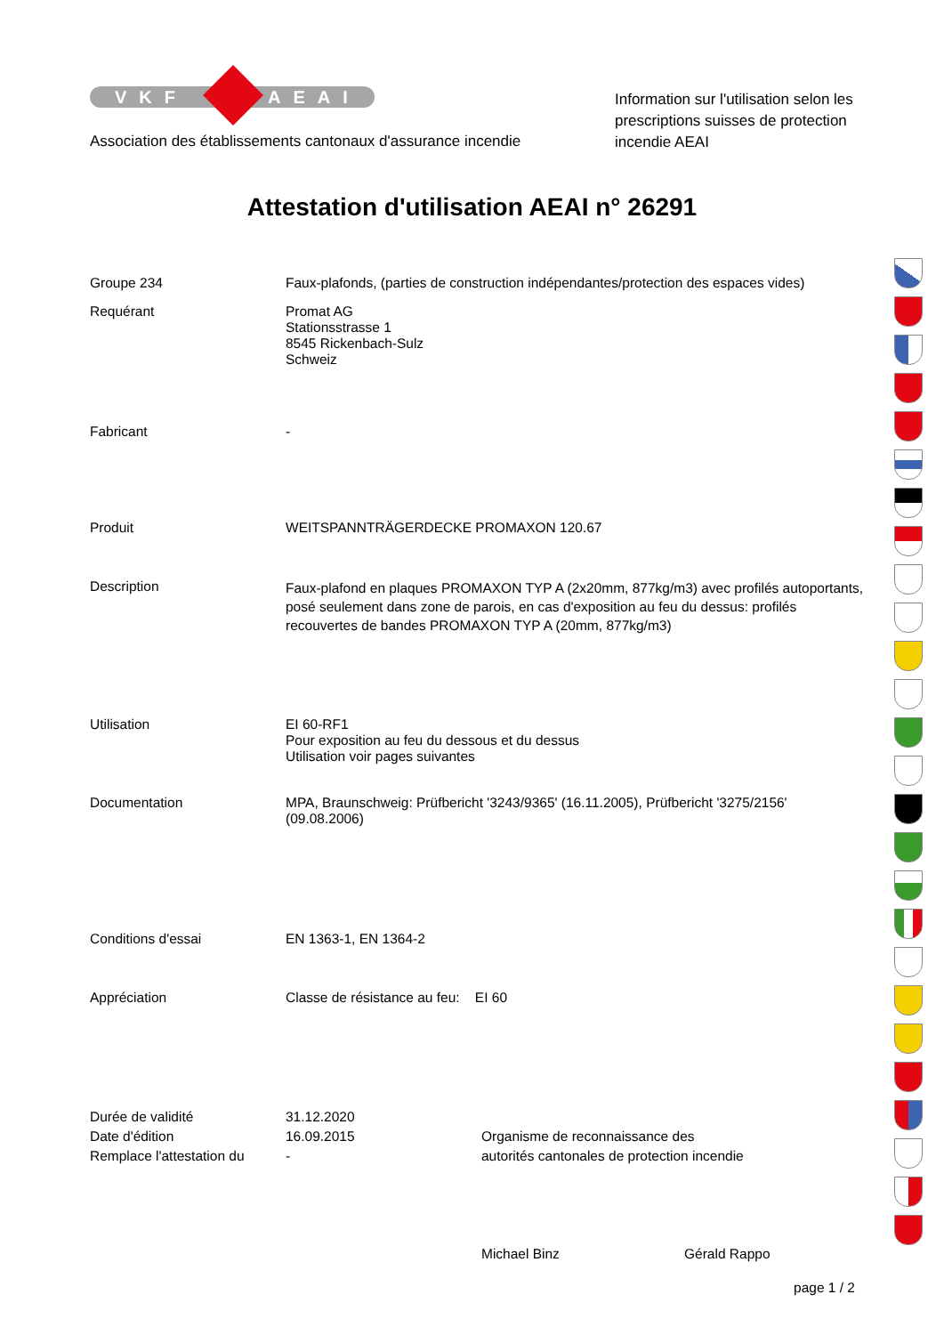VKF AEAI
Association des établissements cantonaux d'assurance incendie
Information sur l'utilisation selon les prescriptions suisses de protection incendie AEAI
Attestation d'utilisation AEAI n° 26291
Groupe 234
Faux-plafonds, (parties de construction indépendantes/protection des espaces vides)
Requérant
Promat AG
Stationsstrasse 1
8545 Rickenbach-Sulz
Schweiz
Fabricant
-
Produit
WEITSPANNTRÄGERDECKE PROMAXON 120.67
Description
Faux-plafond en plaques PROMAXON TYP A (2x20mm, 877kg/m3) avec profilés autoportants, posé seulement dans zone de parois, en cas d'exposition au feu du dessus: profilés recouvertes de bandes PROMAXON TYP A (20mm, 877kg/m3)
Utilisation
EI 60-RF1
Pour exposition au feu du dessous et du dessus
Utilisation voir pages suivantes
Documentation
MPA, Braunschweig: Prüfbericht '3243/9365' (16.11.2005), Prüfbericht '3275/2156' (09.08.2006)
Conditions d'essai
EN 1363-1, EN 1364-2
Appréciation
Classe de résistance au feu: EI 60
Durée de validité
Date d'édition
Remplace l'attestation du
31.12.2020
16.09.2015
-
Organisme de reconnaissance des
autorités cantonales de protection incendie
Michael Binz Gérald Rappo
page 1 / 2